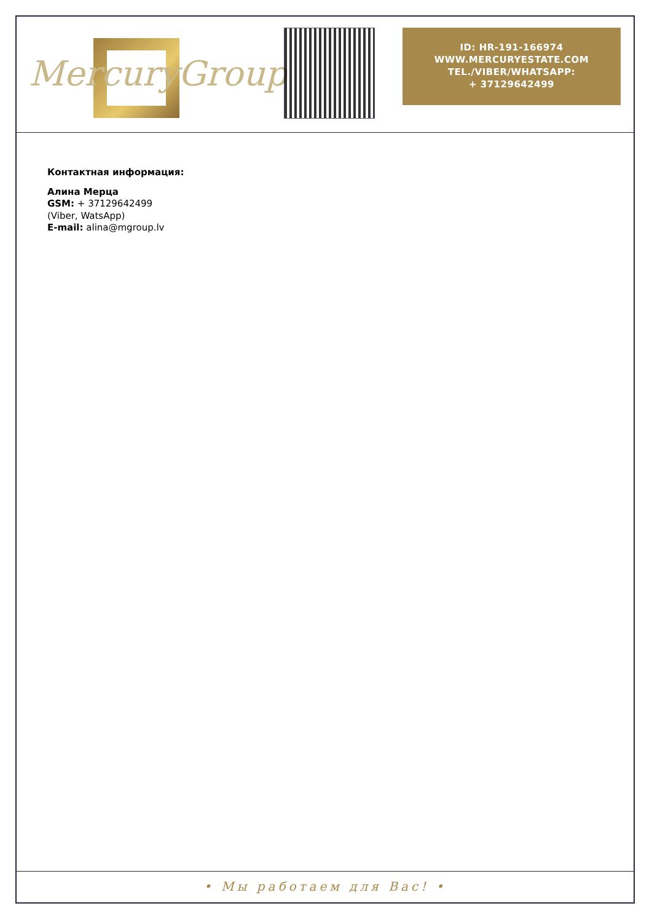MercuryGroup
ID: HR-191-166974
WWW.MERCURYESTATE.COM
TEL./VIBER/WHATSAPP:
+ 37129642499
Контактная информация:
Алина Мерца
GSM: + 37129642499
(Viber, WatsApp)
E-mail: alina@mgroup.lv
• Мы работаем для Вас! •